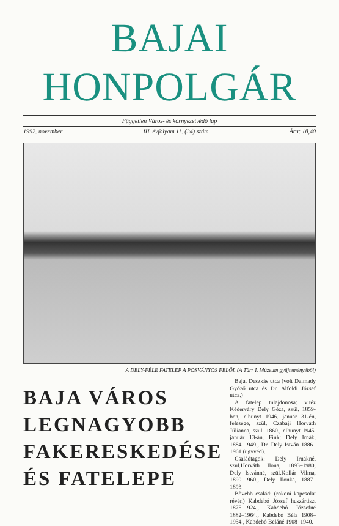BAJAI HONPOLGÁR
Független Város- és környezetvédő lap
1992. november III. évfolyam 11. (34) szám Ára: 18,40
A DELY-FÉLE FATELEP A POSVÁNYOS FELŐL (A Türr I. Múzeum gyűjteményéből)
BAJA VÁROS
LEGNAGYOBB
FAKERESKEDÉSE
ÉS FATELEPE
Baja, Deszkás utca (volt Dalmady Győző utca és Dr. Alföldi József utca.)
A fatelep tulajdonosa: vitéz Kéderváry Dely Géza, szül. 1859-ben, elhunyt 1946. január 31-én, felesége, szül. Czabaji Horváth Júlianna, szül. 1860., elhunyt 1945. január 13-án. Fiúk: Dely Irnák, 1884–1949., Dr. Dely István 1886–1961 (ügyvéd).
Családtagok: Dely Irnákné, szül.Horváth Ilona, 1893–1980, Dely Istvánné, szül.Kollár Vilma, 1890–1960., Dely Ilonka, 1887–1893.
Bővebb család: (rokoni kapcsolat révén) Kabdebó József huszártiszt 1875–1924., Kabdebó Józsefné 1882–1964., Kabdebó Béla 1908–1954., Kabdebó Béláné 1908–1940.